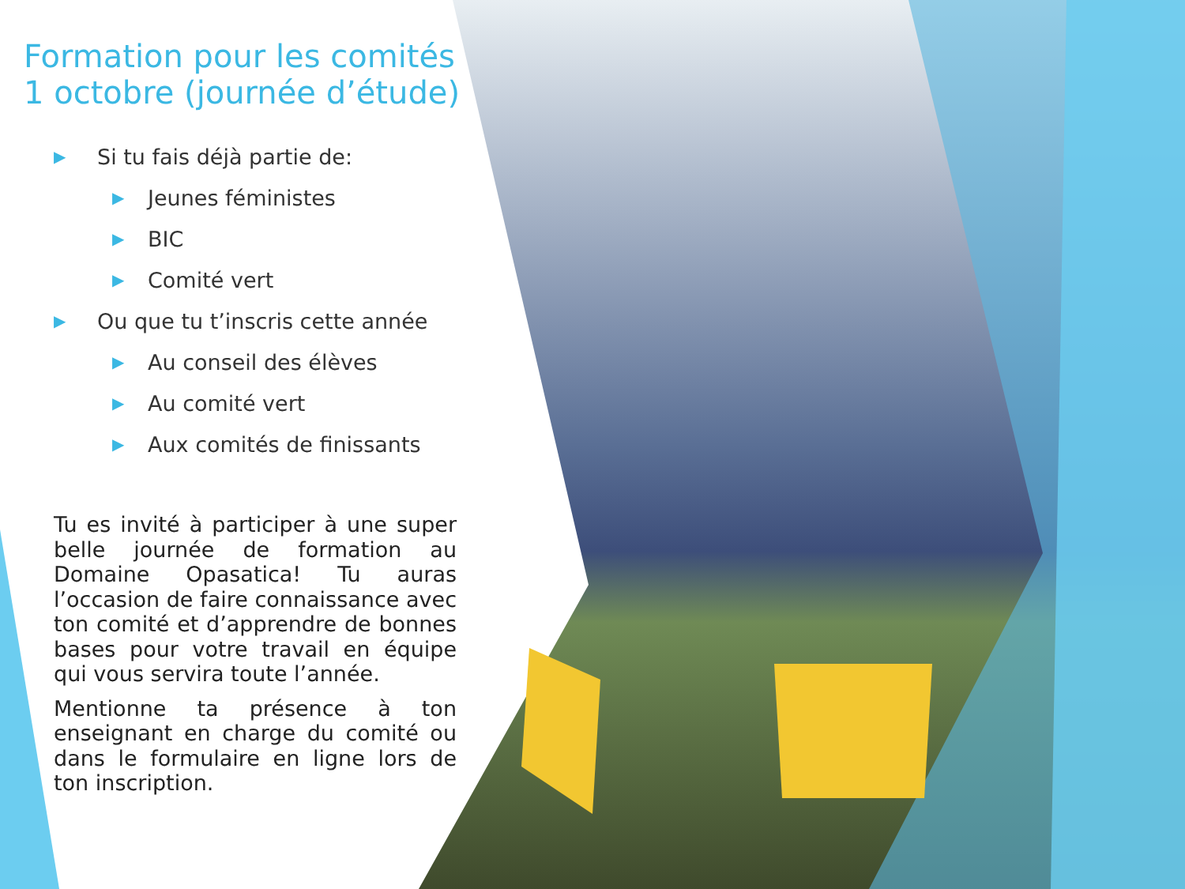Formation pour les comités
1 octobre (journée d’étude)
▶ Si tu fais déjà partie de:
▶ Jeunes féministes
▶ BIC
▶ Comité vert
▶ Ou que tu t’inscris cette année
▶ Au conseil des élèves
▶ Au comité vert
▶ Aux comités de finissants
Tu es invité à participer à une super belle journée de formation au Domaine Opasatica! Tu auras l’occasion de faire connaissance avec ton comité et d’apprendre de bonnes bases pour votre travail en équipe qui vous servira toute l’année.
Mentionne ta présence à ton enseignant en charge du comité ou dans le formulaire en ligne lors de ton inscription.